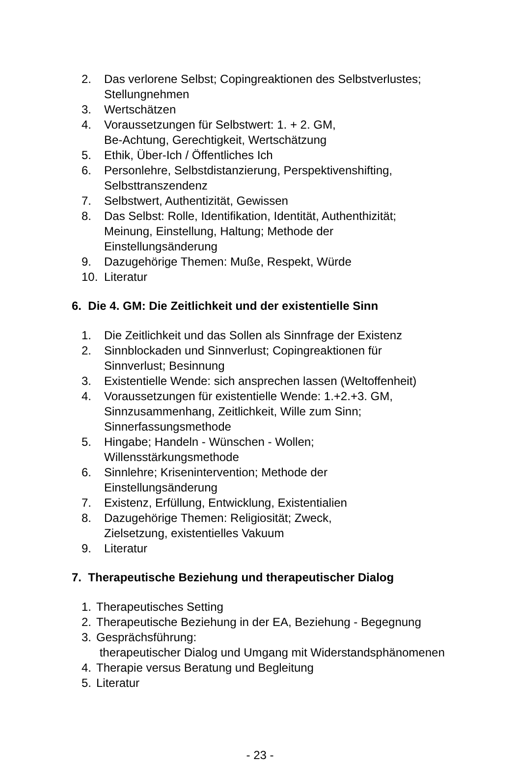2. Das verlorene Selbst; Copingreaktionen des Selbstverlustes; Stellungnehmen
3. Wertschätzen
4. Voraussetzungen für Selbstwert: 1. + 2. GM,
Be-Achtung, Gerechtigkeit, Wertschätzung
5. Ethik, Über-Ich / Öffentliches Ich
6. Personlehre, Selbstdistanzierung, Perspektivenshifting, Selbsttranszendenz
7. Selbstwert, Authentizität, Gewissen
8. Das Selbst: Rolle, Identifikation, Identität, Authenthizität;
Meinung, Einstellung, Haltung; Methode der
Einstellungsänderung
9. Dazugehörige Themen: Muße, Respekt, Würde
10. Literatur
6. Die 4. GM: Die Zeitlichkeit und der existentielle Sinn
1. Die Zeitlichkeit und das Sollen als Sinnfrage der Existenz
2. Sinnblockaden und Sinnverlust; Copingreaktionen für
Sinnverlust; Besinnung
3. Existentielle Wende: sich ansprechen lassen (Weltoffenheit)
4. Voraussetzungen für existentielle Wende: 1.+2.+3. GM,
Sinnzusammenhang, Zeitlichkeit, Wille zum Sinn;
Sinnerfassungsmethode
5. Hingabe; Handeln - Wünschen - Wollen;
Willensstärkungsmethode
6. Sinnlehre; Krisenintervention; Methode der
Einstellungsänderung
7. Existenz, Erfüllung, Entwicklung, Existentialien
8. Dazugehörige Themen: Religiosität; Zweck,
Zielsetzung, existentielles Vakuum
9. Literatur
7. Therapeutische Beziehung und therapeutischer Dialog
1. Therapeutisches Setting
2. Therapeutische Beziehung in der EA, Beziehung - Begegnung
3. Gesprächsführung:
therapeutischer Dialog und Umgang mit Widerstandsphänomenen
4. Therapie versus Beratung und Begleitung
5. Literatur
- 23 -